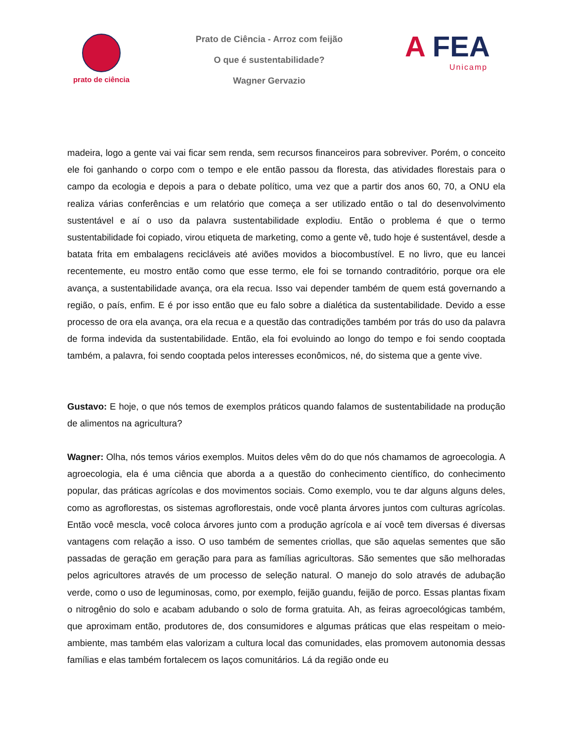prato de ciência
Prato de Ciência - Arroz com feijão
O que é sustentabilidade?
Wagner Gervazio
A FEA
Unicamp
madeira, logo a gente vai vai ficar sem renda, sem recursos financeiros para sobreviver. Porém, o conceito ele foi ganhando o corpo com o tempo e ele então passou da floresta, das atividades florestais para o campo da ecologia e depois a para o debate político, uma vez que a partir dos anos 60, 70, a ONU ela realiza várias conferências e um relatório que começa a ser utilizado então o tal do desenvolvimento sustentável e aí o uso da palavra sustentabilidade explodiu. Então o problema é que o termo sustentabilidade foi copiado, virou etiqueta de marketing, como a gente vê, tudo hoje é sustentável, desde a batata frita em embalagens recicláveis até aviões movidos a biocombustível. E no livro, que eu lancei recentemente, eu mostro então como que esse termo, ele foi se tornando contraditório, porque ora ele avança, a sustentabilidade avança, ora ela recua. Isso vai depender também de quem está governando a região, o país, enfim. E é por isso então que eu falo sobre a dialética da sustentabilidade. Devido a esse processo de ora ela avança, ora ela recua e a questão das contradições também por trás do uso da palavra de forma indevida da sustentabilidade. Então, ela foi evoluindo ao longo do tempo e foi sendo cooptada também, a palavra, foi sendo cooptada pelos interesses econômicos, né, do sistema que a gente vive.
Gustavo: E hoje, o que nós temos de exemplos práticos quando falamos de sustentabilidade na produção de alimentos na agricultura?
Wagner: Olha, nós temos vários exemplos. Muitos deles vêm do do que nós chamamos de agroecologia. A agroecologia, ela é uma ciência que aborda a a questão do conhecimento científico, do conhecimento popular, das práticas agrícolas e dos movimentos sociais. Como exemplo, vou te dar alguns alguns deles, como as agroflorestas, os sistemas agroflorestais, onde você planta árvores juntos com culturas agrícolas. Então você mescla, você coloca árvores junto com a produção agrícola e aí você tem diversas é diversas vantagens com relação a isso. O uso também de sementes criollas, que são aquelas sementes que são passadas de geração em geração para para as famílias agricultoras. São sementes que são melhoradas pelos agricultores através de um processo de seleção natural. O manejo do solo através de adubação verde, como o uso de leguminosas, como, por exemplo, feijão guandu, feijão de porco. Essas plantas fixam o nitrogênio do solo e acabam adubando o solo de forma gratuita. Ah, as feiras agroecológicas também, que aproximam então, produtores de, dos consumidores e algumas práticas que elas respeitam o meio-ambiente, mas também elas valorizam a cultura local das comunidades, elas promovem autonomia dessas famílias e elas também fortalecem os laços comunitários. Lá da região onde eu